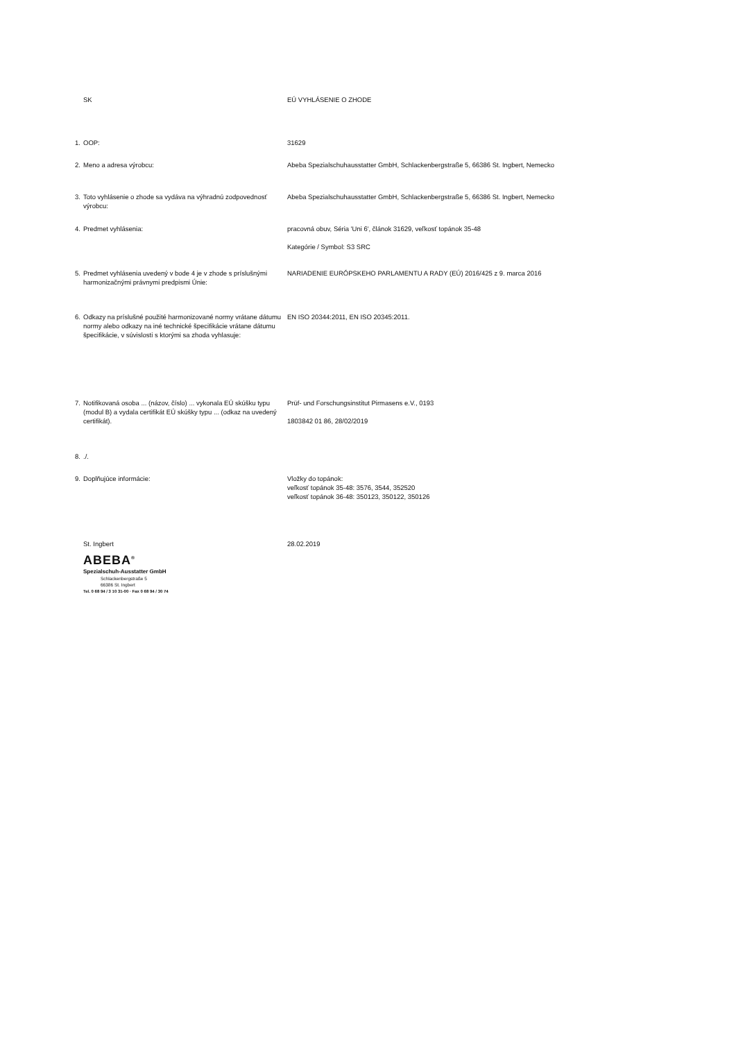SK
EÚ VYHLÁSENIE O ZHODE
1. OOP:
31629
2. Meno a adresa výrobcu:
Abeba Spezialschuhausstatter GmbH, Schlackenbergstraße 5, 66386 St. Ingbert, Nemecko
3. Toto vyhlásenie o zhode sa vydáva na výhradnú zodpovednosť výrobcu:
Abeba Spezialschuhausstatter GmbH, Schlackenbergstraße 5, 66386 St. Ingbert, Nemecko
4. Predmet vyhlásenia:
pracovná obuv, Séria 'Uni 6', článok 31629, veľkosť topánok 35-48
Kategórie / Symbol: S3 SRC
5. Predmet vyhlásenia uvedený v bode 4 je v zhode s príslušnými harmonizačnými právnymi predpismi Únie:
NARIADENIE EURÓPSKEHO PARLAMENTU A RADY (EÚ) 2016/425 z 9. marca 2016
6. Odkazy na príslušné použité harmonizované normy vrátane dátumu normy alebo odkazy na iné technické špecifikácie vrátane dátumu špecifikácie, v súvislosti s ktorými sa zhoda vyhlasuje:
EN ISO 20344:2011, EN ISO 20345:2011.
7. Notifikovaná osoba ... (názov, číslo) ... vykonala EÚ skúšku typu (modul B) a vydala certifikát EÚ skúšky typu ... (odkaz na uvedený certifikát).
Prüf- und Forschungsinstitut Pirmasens e.V., 0193
1803842 01 86, 28/02/2019
8. ./.
9. Doplňujúce informácie:
Vložky do topánok:
veľkosť topánok 35-48: 3576, 3544, 352520
veľkosť topánok 36-48: 350123, 350122, 350126
St. Ingbert
28.02.2019
ABEBA<sup>®</sup>
Spezialschuh-Ausstatter GmbH
Schlackenbergstraße 5
66386 St. Ingbert
Tel. 0 68 94 / 3 10 31-00 · Fax 0 68 94 / 30 74